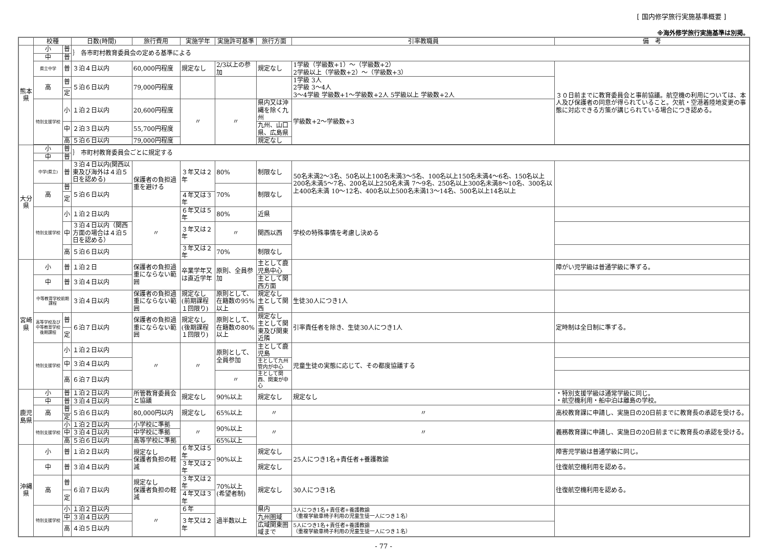[ 国内修学旅行実施基準概要 ]
※海外修学旅行実施基準は別掲。
| | 校種 | | 日数(時間) | 旅行費用 | 実施学年 | 実施許可基準 | 旅行方面 | 引率教職員 | 備 考 |
| --- | --- | --- | --- | --- | --- | --- | --- | --- | --- |
| 熊本県 | 小 | 普 | ｝ 各市町村教育委員会の定める基準による | | | | | | |
| | 中 | 普 | | | | | | | |
| | 県立中学 | 普 | ３泊４日以内 | 60,000円程度 | 規定なし | 2/3以上の参加 | 規定なし | 1学級（学級数+1）～（学級数+2） 2学級以上（学級数+2）～（学級数+3） | ３０日前までに教育委員会と事前協議。航空機の利用については、本人及び保護者の同意が得られていること。欠航・空港着陸地変更の事態に対応できる方策が講じられている場合につき認める。 |
| | 高 | 普 | ５泊６日以内 | 79,000円程度 | | | | 1学級 3人 2学級 3～4人 3～4学級 学級数+1～学級数+2人 5学級以上 学級数+2人 | |
| | | 定 | | | | | | | |
| | 特別支援学校 | 小 | １泊２日以内 | 20,600円程度 | 〃 | 〃 | 県内又は沖縄を除く九州 | 学級数+2～学級数+3 | |
| | | 中 | ２泊３日以内 | 55,700円程度 | | | 九州、山口県、広島県 | | |
| | | 高 | ５泊６日以内 | 79,000円程度 | | | 規定なし | | |
| 大分県 | 小 | 普 | ｝ 市町村教育委員会ごとに規定する | | | | | | |
| | 中 | 普 | | | | | | | |
| | 中学(県立) | 普 | ３泊４日以内(関西以東及び海外は４泊５日を認める) | 保護者の負担過重を避ける | ３年又は２年 | 80% | 制限なし | 50名未満2～3名、50名以上100名未満3～5名、100名以上150名未満4～6名、150名以上200名未満5～7名、200名以上250名未満 7～9名、250名以上300名未満8～10名、300名以上400名未満 10～12名、400名以上500名未満13～14名、500名以上14名以上 | |
| | 高 | 普 | ５泊６日以内 | | | 70% | 制限なし | | |
| | | 定 | | | ４年又は３年 | | | | |
| | 特別支援学校 | 小 | １泊２日以内 | 〃 | ６年又は５年 | 80% | 近県 | 学校の特殊事情を考慮し決める | |
| | | 中 | ３泊４日以内（関西方面の場合は４泊５日を認める） | | ３年又は２年 | 〃 | 関西以西 | | |
| | | 高 | ５泊６日以内 | | ３年又は２年 | 70% | 制限なし | | |
| 宮崎県 | 小 | 普 | １泊２日 | 保護者の負担過重にならない範囲 | 卒業学年又は直近学年 | 原則、全員参加 | 主として鹿児島中心 | | 障がい児学級は普通学級に準ずる。 |
| | 中 | 普 | ３泊４日以内 | | | | 主として関西方面 | | |
| | 中等教育学校前期課程 | | ３泊４日以内 | 保護者の負担過重にならない範囲 | 規定なし(前期課程１回限り) | 原則として、在籍数の95%以上 | 規定なし 主として関西 | 生徒30人につき1人 | |
| | 高等学校及び中等教育学校後期課程 | 普 | ６泊７日以内 | 保護者の負担過重にならない範囲 | 規定なし(後期課程１回限り) | 原則として、在籍数の80%以上 | 規定なし 主として関東及び関東近隣 | 引率責任者を除き、生徒30人につき1人 | 定時制は全日制に準ずる。 |
| | | 定 | | | | | | | |
| | 特別支援学校 | 小 | １泊２日以内 | 〃 | 〃 | 原則として、全員参加 | 主として鹿児島 | 児童生徒の実態に応じて、その都度協議する | |
| | | 中 | ３泊４日以内 | | | | 主として九州管内が中心 | | |
| | | 高 | ６泊７日以内 | | | 〃 | 主として関西、関東が中心 | | |
| 鹿児島県 | 小 | 普 | １泊２日以内 | 所管教育委員会と協議 | 規定なし | 90%以上 | 規定なし | 規定なし | ・特別支援学級は通常学級に同じ。 ・航空機利用・船中泊は離島の学校。 |
| | 中 | 普 | ３泊４日以内 | | | | | | |
| | 高 | 普 | ５泊６日以内 | 80,000円以内 | 規定なし | 65%以上 | 〃 | 〃 | 高校教育課に申請し、実施日の20日前までに教育長の承認を受ける。 |
| | | 定 | | | | | | | |
| | 特別支援学校 | 小 | １泊２日以内 | 小学校に準拠 | 〃 | 90%以上 | 〃 | 〃 | 義務教育課に申請し、実施日の20日前までに教育長の承認を受ける。 |
| | | 中 | ３泊４日以内 | 中学校に準拠 | | | | | |
| | | 高 | ５泊６日以内 | 高等学校に準拠 | | 65%以上 | | | |
| 沖縄県 | 小 | 普 | １泊２日以内 | 規定なし 保護者負担の軽減 | ６年又は５年 | 90%以上 | 規定なし | 25人につき1名+責任者+養護教諭 | 障害児学級は普通学級に同じ。 |
| | 中 | 普 | ３泊４日以内 | | ３年又は２年 | | 規定なし | | 往復航空機利用を認める。 |
| | 高 | 普 | ６泊７日以内 | 規定なし 保護者負担の軽減 | ３年又は２年 | 70%以上 (希望者制) | 規定なし | 30人につき1名 | 往復航空機利用を認める。 |
| | | 定 | | | ４年又は３年 | | | | |
| | 特別支援学校 | 小 | １泊２日以内 | 〃 | ６年 | 過半数以上 | 県内 | 3人につき1名+責任者+養護教諭 （重複学級車椅子利用の児童生徒一人につき１名） | |
| | | 中 | ３泊４日以内 | | ３年又は２年 | | 九州圏域 | | |
| | | 高 | ４泊５日以内 | | | | 広域関東圏域まで | 5人につき1名+責任者+養護教諭 （重複学級車椅子利用の児童生徒一人につき１名） | |
- 77 -